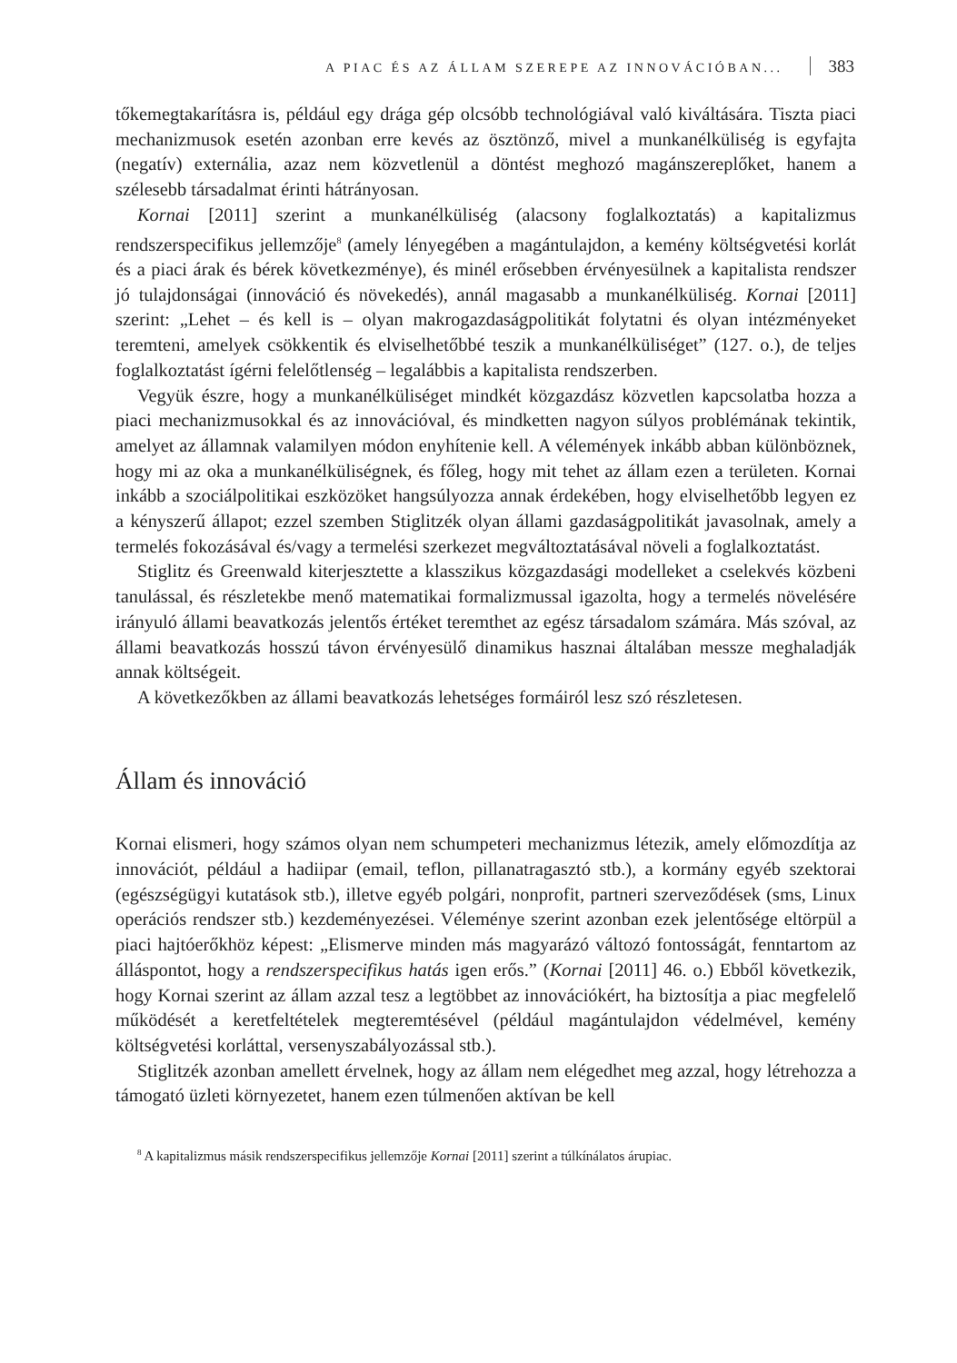A PIAC ÉS AZ ÁLLAM SZEREPE AZ INNOVÁCIÓBAN... 383
tőkemegtakarításra is, például egy drága gép olcsóbb technológiával való kiváltására. Tiszta piaci mechanizmusok esetén azonban erre kevés az ösztönző, mivel a munkanélküliség is egyfajta (negatív) externália, azaz nem közvetlenül a döntést meghozó magánszereplőket, hanem a szélesebb társadalmat érinti hátrányosan.
Kornai [2011] szerint a munkanélküliség (alacsony foglalkoztatás) a kapitalizmus rendszerspecifikus jellemzője<sup>8</sup> (amely lényegében a magántulajdon, a kemény költségvetési korlát és a piaci árak és bérek következménye), és minél erősebben érvényesülnek a kapitalista rendszer jó tulajdonságai (innováció és növekedés), annál magasabb a munkanélküliség. Kornai [2011] szerint: „Lehet – és kell is – olyan makrogazdaságpolitikát folytatni és olyan intézményeket teremteni, amelyek csökkentik és elviselhetőbbé teszik a munkanélküliséget” (127. o.), de teljes foglalkoztatást ígérni felelőtlenség – legalábbis a kapitalista rendszerben.
Vegyük észre, hogy a munkanélküliséget mindkét közgazdász közvetlen kapcsolatba hozza a piaci mechanizmusokkal és az innovációval, és mindketten nagyon súlyos problémának tekintik, amelyet az államnak valamilyen módon enyhítenie kell. A vélemények inkább abban különböznek, hogy mi az oka a munkanélküliségnek, és főleg, hogy mit tehet az állam ezen a területen. Kornai inkább a szociálpolitikai eszközöket hangsúlyozza annak érdekében, hogy elviselhetőbb legyen ez a kényszerű állapot; ezzel szemben Stiglitzék olyan állami gazdaságpolitikát javasolnak, amely a termelés fokozásával és/vagy a termelési szerkezet megváltoztatásával növeli a foglalkoztatást.
Stiglitz és Greenwald kiterjesztette a klasszikus közgazdasági modelleket a cselekvés közbeni tanulással, és részletekbe menő matematikai formalizmussal igazolta, hogy a termelés növelésére irányuló állami beavatkozás jelentős értéket teremthet az egész társadalom számára. Más szóval, az állami beavatkozás hosszú távon érvényesülő dinamikus hasznai általában messze meghaladják annak költségeit.
A következőkben az állami beavatkozás lehetséges formáiról lesz szó részletesen.
Állam és innováció
Kornai elismeri, hogy számos olyan nem schumpeteri mechanizmus létezik, amely előmozdítja az innovációt, például a hadiipar (email, teflon, pillanatragasztó stb.), a kormány egyéb szektorai (egészségügyi kutatások stb.), illetve egyéb polgári, nonprofit, partneri szerveződések (sms, Linux operációs rendszer stb.) kezdeményezései. Véleménye szerint azonban ezek jelentősége eltörpül a piaci hajtóerőkhöz képest: „Elismerve minden más magyarázó változó fontosságát, fenntartom az álláspontot, hogy a rendszerspecifikus hatás igen erős.” (Kornai [2011] 46. o.) Ebből következik, hogy Kornai szerint az állam azzal tesz a legtöbbet az innovációkért, ha biztosítja a piac megfelelő működését a keretfeltételek megteremtésével (például magántulajdon védelmével, kemény költségvetési korláttal, versenyszabályozással stb.).
Stiglitzék azonban amellett érvelnek, hogy az állam nem elégedhet meg azzal, hogy létrehozza a támogató üzleti környezetet, hanem ezen túlmenően aktívan be kell
<sup>8</sup> A kapitalizmus másik rendszerspecifikus jellemzője Kornai [2011] szerint a túlkínálatos árupiac.